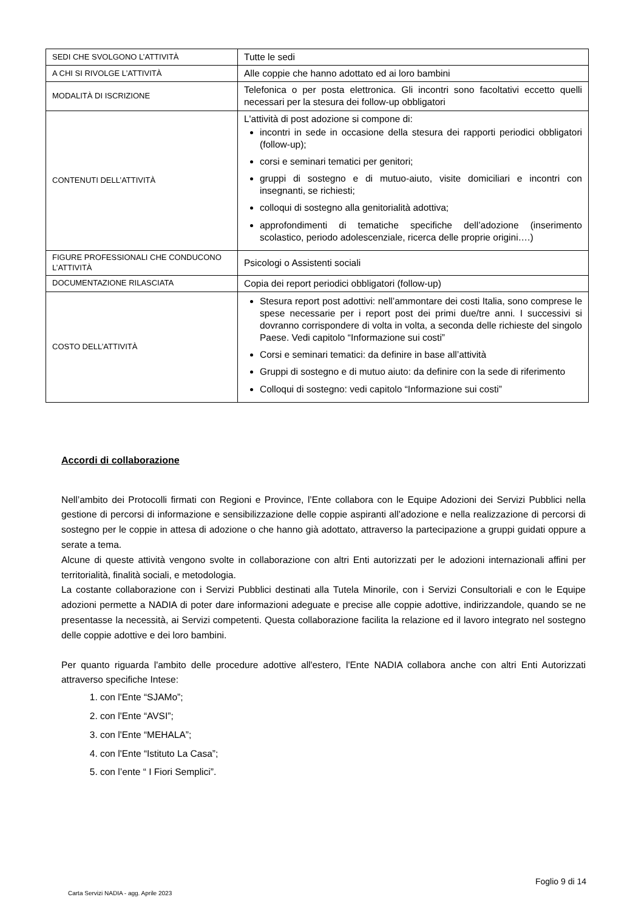| SEDI CHE SVOLGONO L’ATTIVITÀ | Tutte le sedi |
| A CHI SI RIVOLGE L’ATTIVITÀ | Alle coppie che hanno adottato ed ai loro bambini |
| MODALITÀ DI ISCRIZIONE | Telefonica o per posta elettronica. Gli incontri sono facoltativi eccetto quelli necessari per la stesura dei follow-up obbligatori |
| CONTENUTI DELL’ATTIVITÀ | L'attività di post adozione si compone di: incontri in sede in occasione della stesura dei rapporti periodici obbligatori (follow-up); corsi e seminari tematici per genitori; gruppi di sostegno e di mutuo-aiuto, visite domiciliari e incontri con insegnanti, se richiesti; colloqui di sostegno alla genitorialità adottiva; approfondimenti di tematiche specifiche dell’adozione (inserimento scolastico, periodo adolescenziale, ricerca delle proprie origini….) |
| FIGURE PROFESSIONALI CHE CONDUCONO L’ATTIVITÀ | Psicologi o Assistenti sociali |
| DOCUMENTAZIONE RILASCIATA | Copia dei report periodici obbligatori (follow-up) |
| COSTO DELL’ATTIVITÀ | Stesura report post adottivi: nell’ammontare dei costi Italia, sono comprese le spese necessarie per i report post dei primi due/tre anni. I successivi si dovranno corrispondere di volta in volta, a seconda delle richieste del singolo Paese. Vedi capitolo “Informazione sui costi” Corsi e seminari tematici: da definire in base all’attività Gruppi di sostegno e di mutuo aiuto: da definire con la sede di riferimento Colloqui di sostegno: vedi capitolo “Informazione sui costi” |
Accordi di collaborazione
Nell’ambito dei Protocolli firmati con Regioni e Province, l’Ente collabora con le Equipe Adozioni dei Servizi Pubblici nella gestione di percorsi di informazione e sensibilizzazione delle coppie aspiranti all’adozione e nella realizzazione di percorsi di sostegno per le coppie in attesa di adozione o che hanno già adottato, attraverso la partecipazione a gruppi guidati oppure a serate a tema.
Alcune di queste attività vengono svolte in collaborazione con altri Enti autorizzati per le adozioni internazionali affini per territorialità, finalità sociali, e metodologia.
La costante collaborazione con i Servizi Pubblici destinati alla Tutela Minorile, con i Servizi Consultoriali e con le Equipe adozioni permette a NADIA di poter dare informazioni adeguate e precise alle coppie adottive, indirizzandole, quando se ne presentasse la necessità, ai Servizi competenti. Questa collaborazione facilita la relazione ed il lavoro integrato nel sostegno delle coppie adottive e dei loro bambini.
Per quanto riguarda l'ambito delle procedure adottive all'estero, l'Ente NADIA collabora anche con altri Enti Autorizzati attraverso specifiche Intese:
1. con l'Ente “SJAMo”;
2. con l'Ente “AVSI”;
3. con l'Ente “MEHALA”;
4. con l'Ente “Istituto La Casa”;
5. con l’ente “ I Fiori Semplici”.
Foglio 9 di 14
Carta Servizi NADIA - agg. Aprile 2023